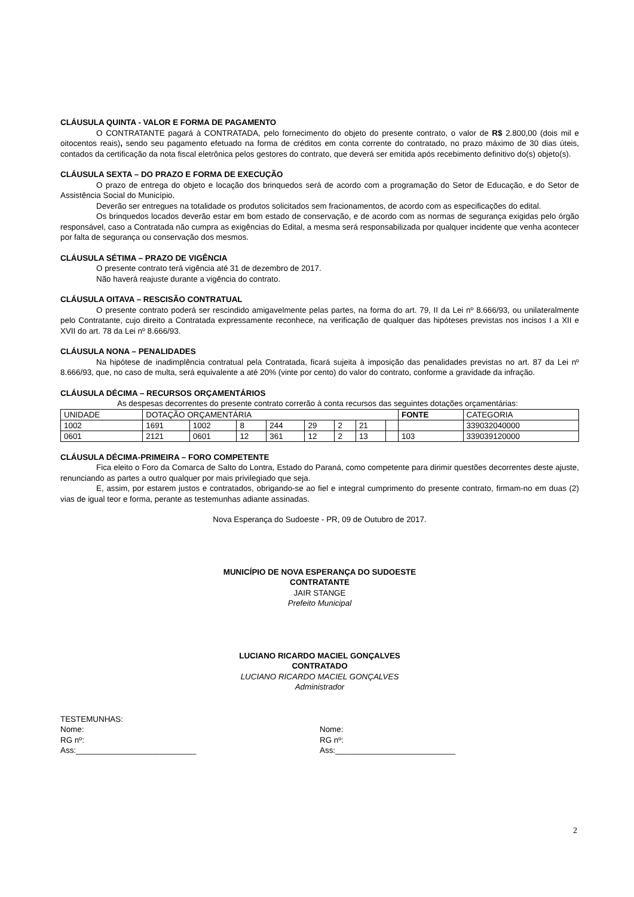CLÁUSULA QUINTA - VALOR E FORMA DE PAGAMENTO
O CONTRATANTE pagará à CONTRATADA, pelo fornecimento do objeto do presente contrato, o valor de R$ 2.800,00 (dois mil e oitocentos reais), sendo seu pagamento efetuado na forma de créditos em conta corrente do contratado, no prazo máximo de 30 dias úteis, contados da certificação da nota fiscal eletrônica pelos gestores do contrato, que deverá ser emitida após recebimento definitivo do(s) objeto(s).
CLÁUSULA SEXTA – DO PRAZO E FORMA DE EXECUÇÃO
O prazo de entrega do objeto e locação dos brinquedos será de acordo com a programação do Setor de Educação, e do Setor de Assistência Social do Município.
Deverão ser entregues na totalidade os produtos solicitados sem fracionamentos, de acordo com as especificações do edital.
Os brinquedos locados deverão estar em bom estado de conservação, e de acordo com as normas de segurança exigidas pelo órgão responsável, caso a Contratada não cumpra as exigências do Edital, a mesma será responsabilizada por qualquer incidente que venha acontecer por falta de segurança ou conservação dos mesmos.
CLÁUSULA SÉTIMA – PRAZO DE VIGÊNCIA
O presente contrato terá vigência até 31 de dezembro de 2017.
Não haverá reajuste durante a vigência do contrato.
CLÁUSULA OITAVA – RESCISÃO CONTRATUAL
O presente contrato poderá ser rescindido amigavelmente pelas partes, na forma do art. 79, II da Lei nº 8.666/93, ou unilateralmente pelo Contratante, cujo direito a Contratada expressamente reconhece, na verificação de qualquer das hipóteses previstas nos incisos I a XII e XVII do art. 78 da Lei nº 8.666/93.
CLÁUSULA NONA – PENALIDADES
Na hipótese de inadimplência contratual pela Contratada, ficará sujeita à imposição das penalidades previstas no art. 87 da Lei nº 8.666/93, que, no caso de multa, será equivalente a até 20% (vinte por cento) do valor do contrato, conforme a gravidade da infração.
CLÁUSULA DÉCIMA – RECURSOS ORÇAMENTÁRIOS
As despesas decorrentes do presente contrato correrão à conta recursos das seguintes dotações orçamentárias:
| UNIDADE | DOTAÇÃO ORÇAMENTÁRIA | | | | | | | | FONTE | CATEGORIA |
| 1002 | 1691 | 1002 | 8 | 244 | 29 | 2 | 21 | | | 339032040000 |
| 0601 | 2121 | 0601 | 12 | 361 | 12 | 2 | 13 | | 103 | 339039120000 |
CLÁUSULA DÉCIMA-PRIMEIRA – FORO COMPETENTE
Fica eleito o Foro da Comarca de Salto do Lontra, Estado do Paraná, como competente para dirimir questões decorrentes deste ajuste, renunciando as partes a outro qualquer por mais privilegiado que seja.
E, assim, por estarem justos e contratados, obrigando-se ao fiel e integral cumprimento do presente contrato, firmam-no em duas (2) vias de igual teor e forma, perante as testemunhas adiante assinadas.
Nova Esperança do Sudoeste - PR, 09 de Outubro de 2017.
MUNICÍPIO DE NOVA ESPERANÇA DO SUDOESTE
CONTRATANTE
JAIR STANGE
Prefeito Municipal
LUCIANO RICARDO MACIEL GONÇALVES
CONTRATADO
LUCIANO RICARDO MACIEL GONÇALVES
Administrador
TESTEMUNHAS:
Nome:
RG nº:
Ass:___________________________
Nome:
RG nº:
Ass:___________________________
2